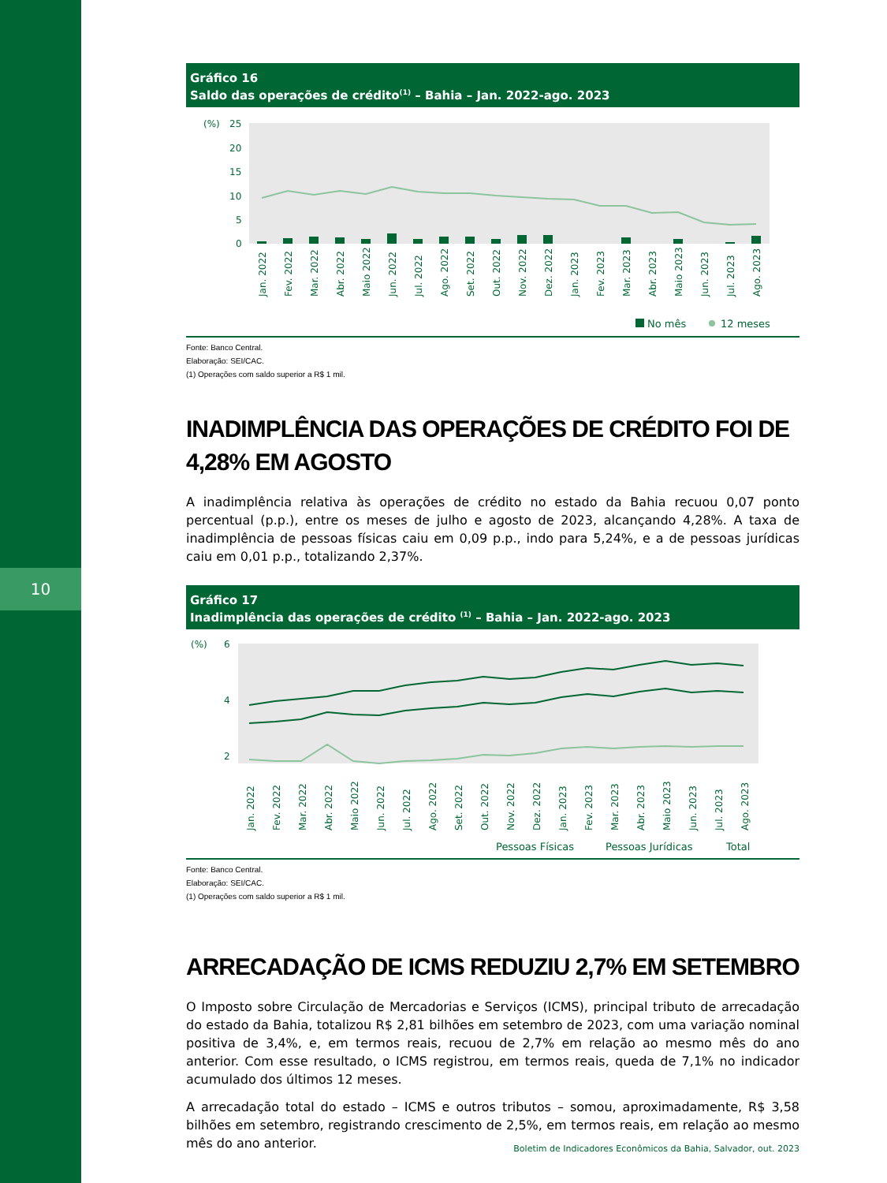10
Gráfico 16
Saldo das operações de crédito<sup>(1)</sup> – Bahia – Jan. 2022-ago. 2023
(%)
25
20
15
10
5
0
Jan. 2022
Fev. 2022
Mar. 2022
Abr. 2022
Maio 2022
Jun. 2022
Jul. 2022
Ago. 2022
Set. 2022
Out. 2022
Nov. 2022
Dez. 2022
Jan. 2023
Fev. 2023
Mar. 2023
Abr. 2023
Maio 2023
Jun. 2023
Jul. 2023
Ago. 2023
No mês
12 meses
Fonte: Banco Central.
Elaboração: SEI/CAC.
(1) Operações com saldo superior a R$ 1 mil.
INADIMPLÊNCIA DAS OPERAÇÕES DE CRÉDITO FOI DE 4,28% EM AGOSTO
A inadimplência relativa às operações de crédito no estado da Bahia recuou 0,07 ponto percentual (p.p.), entre os meses de julho e agosto de 2023, alcançando 4,28%. A taxa de inadimplência de pessoas físicas caiu em 0,09 p.p., indo para 5,24%, e a de pessoas jurídicas caiu em 0,01 p.p., totalizando 2,37%.
Gráfico 17
Inadimplência das operações de crédito <sup>(1)</sup> – Bahia – Jan. 2022-ago. 2023
(%)
6
4
2
Jan. 2022
Fev. 2022
Mar. 2022
Abr. 2022
Maio 2022
Jun. 2022
Jul. 2022
Ago. 2022
Set. 2022
Out. 2022
Nov. 2022
Dez. 2022
Jan. 2023
Fev. 2023
Mar. 2023
Abr. 2023
Maio 2023
Jun. 2023
Jul. 2023
Ago. 2023
Pessoas Físicas
Pessoas Jurídicas
Total
Fonte: Banco Central.
Elaboração: SEI/CAC.
(1) Operações com saldo superior a R$ 1 mil.
ARRECADAÇÃO DE ICMS REDUZIU 2,7% EM SETEMBRO
O Imposto sobre Circulação de Mercadorias e Serviços (ICMS), principal tributo de arrecadação do estado da Bahia, totalizou R$ 2,81 bilhões em setembro de 2023, com uma variação nominal positiva de 3,4%, e, em termos reais, recuou de 2,7% em relação ao mesmo mês do ano anterior. Com esse resultado, o ICMS registrou, em termos reais, queda de 7,1% no indicador acumulado dos últimos 12 meses.
A arrecadação total do estado – ICMS e outros tributos – somou, aproximadamente, R$ 3,58 bilhões em setembro, registrando crescimento de 2,5%, em termos reais, em relação ao mesmo mês do ano anterior.
Boletim de Indicadores Econômicos da Bahia, Salvador, out. 2023